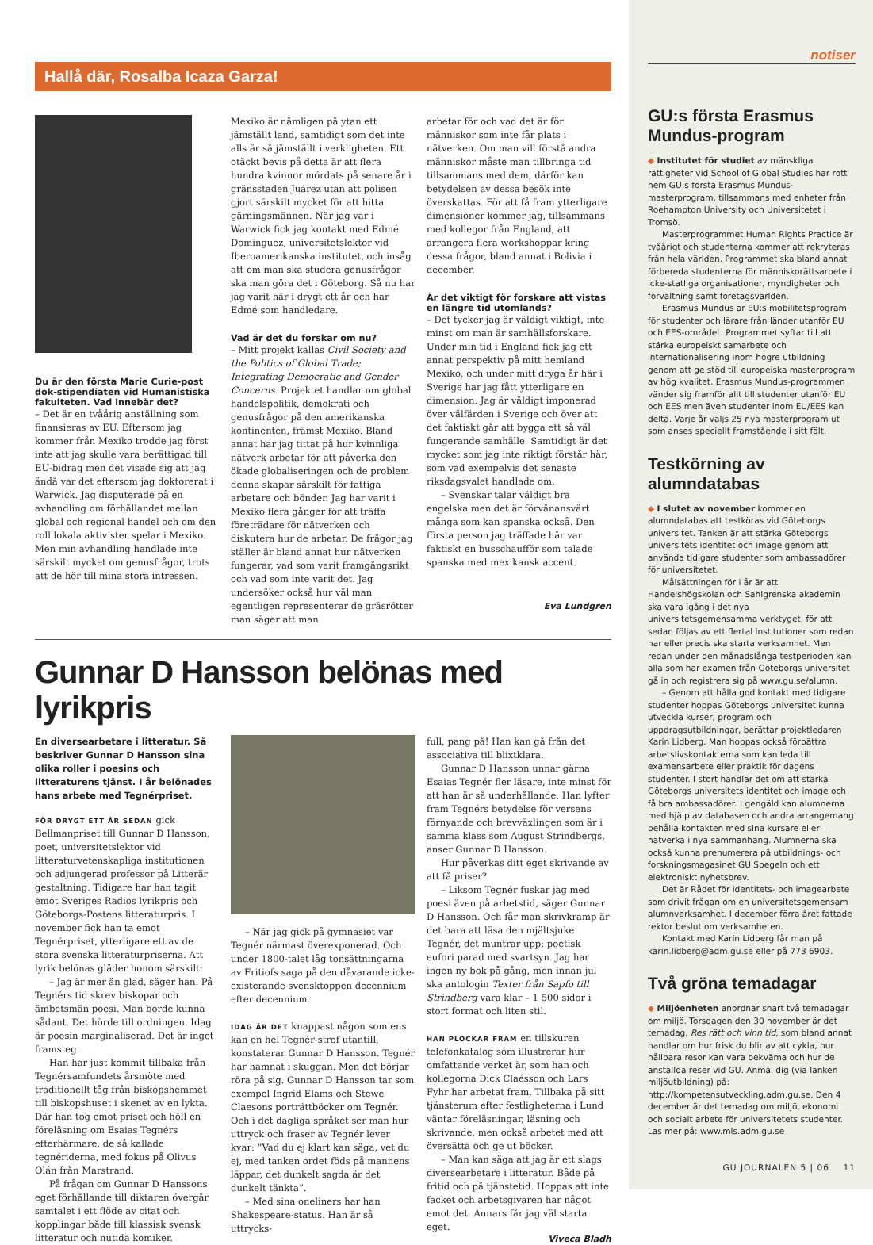Hallå där, Rosalba Icaza Garza!
Du är den första Marie Curie-post dok-stipendiaten vid Humanistiska fakulteten. Vad innebär det?
– Det är en tvåårig anställning som finansieras av EU. Eftersom jag kommer från Mexiko trodde jag först inte att jag skulle vara berättigad till EU-bidrag men det visade sig att jag ändå var det eftersom jag doktorerat i Warwick. Jag disputerade på en avhandling om förhållandet mellan global och regional handel och om den roll lokala aktivister spelar i Mexiko. Men min avhandling handlade inte särskilt mycket om genusfrågor, trots att de hör till mina stora intressen.
Mexiko är nämligen på ytan ett jämställt land, samtidigt som det inte alls är så jämställt i verkligheten. Ett otäckt bevis på detta är att flera hundra kvinnor mördats på senare år i gränsstaden Juárez utan att polisen gjort särskilt mycket för att hitta gärningsmännen. När jag var i Warwick fick jag kontakt med Edmé Dominguez, universitetslektor vid Iberoamerikanska institutet, och insåg att om man ska studera genusfrågor ska man göra det i Göteborg. Så nu har jag varit här i drygt ett år och har Edmé som handledare.
Vad är det du forskar om nu?
– Mitt projekt kallas Civil Society and the Politics of Global Trade; Integrating Democratic and Gender Concerns. Projektet handlar om global handelspolitik, demokrati och genusfrågor på den amerikanska kontinenten, främst Mexiko. Bland annat har jag tittat på hur kvinnliga nätverk arbetar för att påverka den ökade globaliseringen och de problem denna skapar särskilt för fattiga arbetare och bönder. Jag har varit i Mexiko flera gånger för att träffa företrädare för nätverken och diskutera hur de arbetar. De frågor jag ställer är bland annat hur nätverken fungerar, vad som varit framgångsrikt och vad som inte varit det. Jag undersöker också hur väl man egentligen representerar de gräsrötter man säger att man
arbetar för och vad det är för människor som inte får plats i nätverken. Om man vill förstå andra människor måste man tillbringa tid tillsammans med dem, därför kan betydelsen av dessa besök inte överskattas. För att få fram ytterligare dimensioner kommer jag, tillsammans med kollegor från England, att arrangera flera workshoppar kring dessa frågor, bland annat i Bolivia i december.
Är det viktigt för forskare att vistas en längre tid utomlands?
– Det tycker jag är väldigt viktigt, inte minst om man är samhällsforskare. Under min tid i England fick jag ett annat perspektiv på mitt hemland Mexiko, och under mitt dryga år här i Sverige har jag fått ytterligare en dimension. Jag är väldigt imponerad över välfärden i Sverige och över att det faktiskt går att bygga ett så väl fungerande samhälle. Samtidigt är det mycket som jag inte riktigt förstår här, som vad exempelvis det senaste riksdagsvalet handlade om.
– Svenskar talar väldigt bra engelska men det är förvånansvärt många som kan spanska också. Den första person jag träffade här var faktiskt en busschaufför som talade spanska med mexikansk accent.
Eva Lundgren
Gunnar D Hansson belönas med lyrikpris
En diversearbetare i litteratur. Så beskriver Gunnar D Hansson sina olika roller i poesins och litteraturens tjänst. I år belönades hans arbete med Tegnérpriset.
FÖR DRYGT ETT ÅR SEDAN gick Bellmanpriset till Gunnar D Hansson, poet, universitetslektor vid litteraturvetenskapliga institutionen och adjungerad professor på Litterär gestaltning. Tidigare har han tagit emot Sveriges Radios lyrikpris och Göteborgs-Postens litteraturpris. I november fick han ta emot Tegnérpriset, ytterligare ett av de stora svenska litteraturpriserna. Att lyrik belönas gläder honom särskilt:
– Jag är mer än glad, säger han. På Tegnérs tid skrev biskopar och ämbetsmän poesi. Man borde kunna sådant. Det hörde till ordningen. Idag är poesin marginaliserad. Det är inget framsteg.
Han har just kommit tillbaka från Tegnérsamfundets årsmöte med traditionellt tåg från biskopshemmet till biskopshuset i skenet av en lykta. Där han tog emot priset och höll en föreläsning om Esaias Tegnérs efterhärmare, de så kallade tegnériderna, med fokus på Olivus Olán från Marstrand.
På frågan om Gunnar D Hanssons eget förhållande till diktaren övergår samtalet i ett flöde av citat och kopplingar både till klassisk svensk litteratur och nutida komiker.
– När jag gick på gymnasiet var Tegnér närmast överexponerad. Och under 1800-talet låg tonsättningarna av Fritiofs saga på den dåvarande icke-existerande svensktoppen decennium efter decennium.
IDAG ÄR DET knappast någon som ens kan en hel Tegnér-strof utantill, konstaterar Gunnar D Hansson. Tegnér har hamnat i skuggan. Men det börjar röra på sig. Gunnar D Hansson tar som exempel Ingrid Elams och Stewe Claesons porträttböcker om Tegnér. Och i det dagliga språket ser man hur uttryck och fraser av Tegnér lever kvar: ”Vad du ej klart kan säga, vet du ej, med tanken ordet föds på mannens läppar, det dunkelt sagda är det dunkelt tänkta”.
– Med sina oneliners har han Shakespeare-status. Han är så uttrycks-
full, pang på! Han kan gå från det associativa till blixtklara.
Gunnar D Hansson unnar gärna Esaias Tegnér fler läsare, inte minst för att han är så underhållande. Han lyfter fram Tegnérs betydelse för versens förnyande och brevväxlingen som är i samma klass som August Strindbergs, anser Gunnar D Hansson.
Hur påverkas ditt eget skrivande av att få priser?
– Liksom Tegnér fuskar jag med poesi även på arbetstid, säger Gunnar D Hansson. Och får man skrivkramp är det bara att läsa den mjältsjuke Tegnér, det muntrar upp: poetisk eufori parad med svartsyn. Jag har ingen ny bok på gång, men innan jul ska antologin Texter från Sapfo till Strindberg vara klar – 1 500 sidor i stort format och liten stil.
HAN PLOCKAR FRAM en tillskuren telefonkatalog som illustrerar hur omfattande verket är, som han och kollegorna Dick Claésson och Lars Fyhr har arbetat fram. Tillbaka på sitt tjänsterum efter festligheterna i Lund väntar föreläsningar, läsning och skrivande, men också arbetet med att översätta och ge ut böcker.
– Man kan säga att jag är ett slags diversearbetare i litteratur. Både på fritid och på tjänstetid. Hoppas att inte facket och arbetsgivaren har något emot det. Annars får jag väl starta eget.
Viveca Bladh
notiser
GU:s första Erasmus Mundus-program
◆ Institutet för studiet av mänskliga rättigheter vid School of Global Studies har rott hem GU:s första Erasmus Mundus-masterprogram, tillsammans med enheter från Roehampton University och Universitetet i Tromsö.
Masterprogrammet Human Rights Practice är tvåårigt och studenterna kommer att rekryteras från hela världen. Programmet ska bland annat förbereda studenterna för människorättsarbete i icke-statliga organisationer, myndigheter och förvaltning samt företagsvärlden.
Erasmus Mundus är EU:s mobilitetsprogram för studenter och lärare från länder utanför EU och EES-området. Programmet syftar till att stärka europeiskt samarbete och internationalisering inom högre utbildning genom att ge stöd till europeiska masterprogram av hög kvalitet. Erasmus Mundus-programmen vänder sig framför allt till studenter utanför EU och EES men även studenter inom EU/EES kan delta. Varje år väljs 25 nya masterprogram ut som anses speciellt framstående i sitt fält.
Testkörning av alumndatabas
◆ I slutet av november kommer en alumndatabas att testköras vid Göteborgs universitet. Tanken är att stärka Göteborgs universitets identitet och image genom att använda tidigare studenter som ambassadörer för universitetet.
Målsättningen för i år är att Handelshögskolan och Sahlgrenska akademin ska vara igång i det nya universitetsgemensamma verktyget, för att sedan följas av ett flertal institutioner som redan har eller precis ska starta verksamhet. Men redan under den månadslånga testperioden kan alla som har examen från Göteborgs universitet gå in och registrera sig på www.gu.se/alumn.
– Genom att hålla god kontakt med tidigare studenter hoppas Göteborgs universitet kunna utveckla kurser, program och uppdragsutbildningar, berättar projektledaren Karin Lidberg. Man hoppas också förbättra arbetslivskontakterna som kan leda till examensarbete eller praktik för dagens studenter. I stort handlar det om att stärka Göteborgs universitets identitet och image och få bra ambassadörer. I gengäld kan alumnerna med hjälp av databasen och andra arrangemang behålla kontakten med sina kursare eller nätverka i nya sammanhang. Alumnerna ska också kunna prenumerera på utbildnings- och forskningsmagasinet GU Spegeln och ett elektroniskt nyhetsbrev.
Det är Rådet för identitets- och imagearbete som drivit frågan om en universitetsgemensam alumnverksamhet. I december förra året fattade rektor beslut om verksamheten.
Kontakt med Karin Lidberg får man på karin.lidberg@adm.gu.se eller på 773 6903.
Två gröna temadagar
◆ Miljöenheten anordnar snart två temadagar om miljö. Torsdagen den 30 november är det temadag, Res rätt och vinn tid, som bland annat handlar om hur frisk du blir av att cykla, hur hållbara resor kan vara bekväma och hur de anställda reser vid GU. Anmäl dig (via länken miljöutbildning) på: http://kompetensutveckling.adm.gu.se. Den 4 december är det temadag om miljö, ekonomi och socialt arbete för universitetets studenter.
Läs mer på: www.mls.adm.gu.se
GU JOURNALEN 5 | 06 11